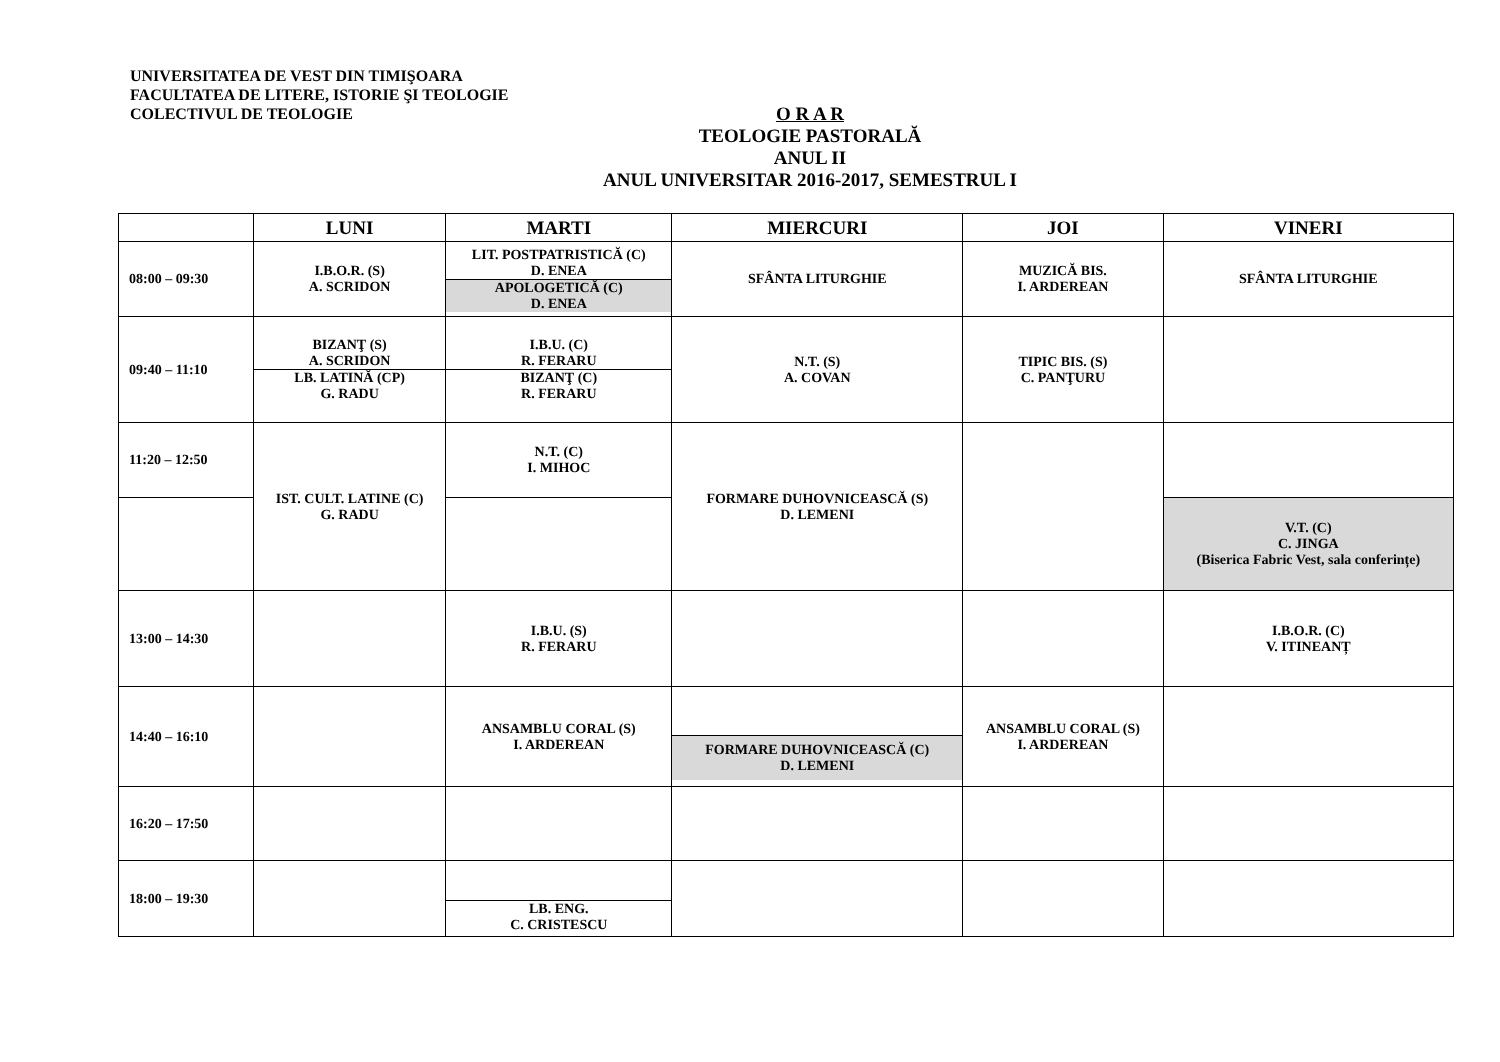UNIVERSITATEA DE VEST DIN TIMIŞOARA
FACULTATEA DE LITERE, ISTORIE ŞI TEOLOGIE
COLECTIVUL DE TEOLOGIE
O R A R
TEOLOGIE PASTORALĂ
ANUL II
ANUL UNIVERSITAR 2016-2017, SEMESTRUL I
| | LUNI | MARTI | MIERCURI | JOI | VINERI |
| --- | --- | --- | --- | --- | --- |
| 08:00 – 09:30 | I.B.O.R. (S) A. SCRIDON | LIT. POSTPATRISTICĂ (C) D. ENEA APOLOGETICĂ (C) D. ENEA | SFÂNTA LITURGHIE | MUZICĂ BIS. I. ARDEREAN | SFÂNTA LITURGHIE |
| 09:40 – 11:10 | BIZANŢ (S) A. SCRIDON LB. LATINĂ (CP) G. RADU | I.B.U. (C) R. FERARU BIZANŢ (C) R. FERARU | N.T. (S) A. COVAN | TIPIC BIS. (S) C. PANŢURU | |
| 11:20 – 12:50 | IST. CULT. LATINE (C) G. RADU | N.T. (C) I. MIHOC | FORMARE DUHOVNICEASCĂ (S) D. LEMENI | | |
| | | | | | V.T. (C) C. JINGA (Biserica Fabric Vest, sala conferințe) |
| 13:00 – 14:30 | | I.B.U. (S) R. FERARU | | | I.B.O.R. (C) V. ITINEANȚ |
| 14:40 – 16:10 | | ANSAMBLU CORAL (S) I. ARDEREAN | FORMARE DUHOVNICEASCĂ (C) D. LEMENI | ANSAMBLU CORAL (S) I. ARDEREAN | |
| 16:20 – 17:50 | | | | | |
| 18:00 – 19:30 | | LB. ENG. C. CRISTESCU | | | |